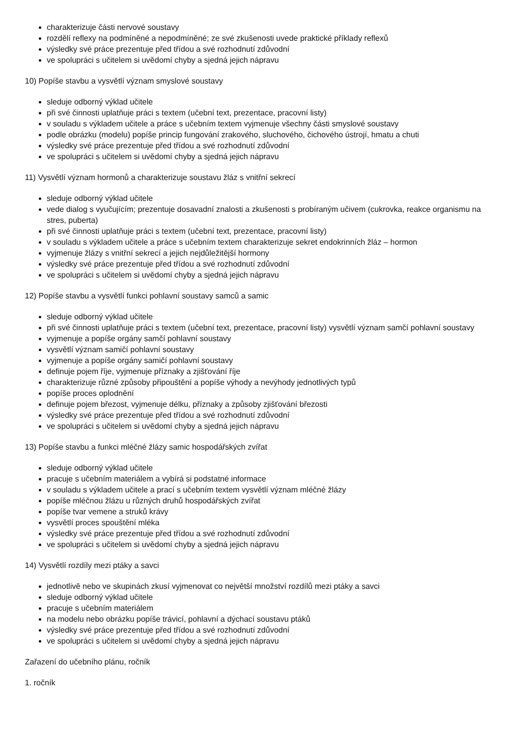charakterizuje části nervové soustavy
rozdělí reflexy na podmíněné a nepodmíněné; ze své zkušenosti uvede praktické příklady reflexů
výsledky své práce prezentuje před třídou a své rozhodnutí zdůvodní
ve spolupráci s učitelem si uvědomí chyby a sjedná jejich nápravu
10) Popíše stavbu a vysvětlí význam smyslové soustavy
sleduje odborný výklad učitele
při své činnosti uplatňuje práci s textem (učební text, prezentace, pracovní listy)
v souladu s výkladem učitele a práce s učebním textem vyjmenuje všechny části smyslové soustavy
podle obrázku (modelu) popíše princip fungování zrakového, sluchového, čichového ústrojí, hmatu a chuti
výsledky své práce prezentuje před třídou a své rozhodnutí zdůvodní
ve spolupráci s učitelem si uvědomí chyby a sjedná jejich nápravu
11) Vysvětlí význam hormonů a charakterizuje soustavu žláz s vnitřní sekrecí
sleduje odborný výklad učitele
vede dialog s vyučujícím; prezentuje dosavadní znalosti a zkušenosti s probíraným učivem (cukrovka, reakce organismu na stres, puberta)
při své činnosti uplatňuje práci s textem (učební text, prezentace, pracovní listy)
v souladu s výkladem učitele a práce s učebním textem charakterizuje sekret endokrinních žláz – hormon
vyjmenuje žlázy s vnitřní sekrecí a jejich nejdůležitější hormony
výsledky své práce prezentuje před třídou a své rozhodnutí zdůvodní
ve spolupráci s učitelem si uvědomí chyby a sjedná jejich nápravu
12) Popíše stavbu a vysvětlí funkci pohlavní soustavy samců a samic
sleduje odborný výklad učitele
při své činnosti uplatňuje práci s textem (učební text, prezentace, pracovní listy) vysvětlí význam samčí pohlavní soustavy
vyjmenuje a popíše orgány samčí pohlavní soustavy
vysvětlí význam samičí pohlavní soustavy
vyjmenuje a popíše orgány samičí pohlavní soustavy
definuje pojem říje, vyjmenuje příznaky a zjišťování říje
charakterizuje různé způsoby připouštění a popíše výhody a nevýhody jednotlivých typů
popíše proces oplodnění
definuje pojem březost, vyjmenuje délku, příznaky a způsoby zjišťování březosti
výsledky své práce prezentuje před třídou a své rozhodnutí zdůvodní
ve spolupráci s učitelem si uvědomí chyby a sjedná jejich nápravu
13) Popíše stavbu a funkci mléčné žlázy samic hospodářských zvířat
sleduje odborný výklad učitele
pracuje s učebním materiálem a vybírá si podstatné informace
v souladu s výkladem učitele a prací s učebním textem vysvětlí význam mléčné žlázy
popíše mléčnou žlázu u různých druhů hospodářských zvířat
popíše tvar vemene a struků krávy
vysvětlí proces spouštění mléka
výsledky své práce prezentuje před třídou a své rozhodnutí zdůvodní
ve spolupráci s učitelem si uvědomí chyby a sjedná jejich nápravu
14) Vysvětlí rozdíly mezi ptáky a savci
jednotlivě nebo ve skupinách zkusí vyjmenovat co největší množství rozdílů mezi ptáky a savci
sleduje odborný výklad učitele
pracuje s učebním materiálem
na modelu nebo obrázku popíše trávicí, pohlavní a dýchací soustavu ptáků
výsledky své práce prezentuje před třídou a své rozhodnutí zdůvodní
ve spolupráci s učitelem si uvědomí chyby a sjedná jejich nápravu
Zařazení do učebního plánu, ročník
1. ročník